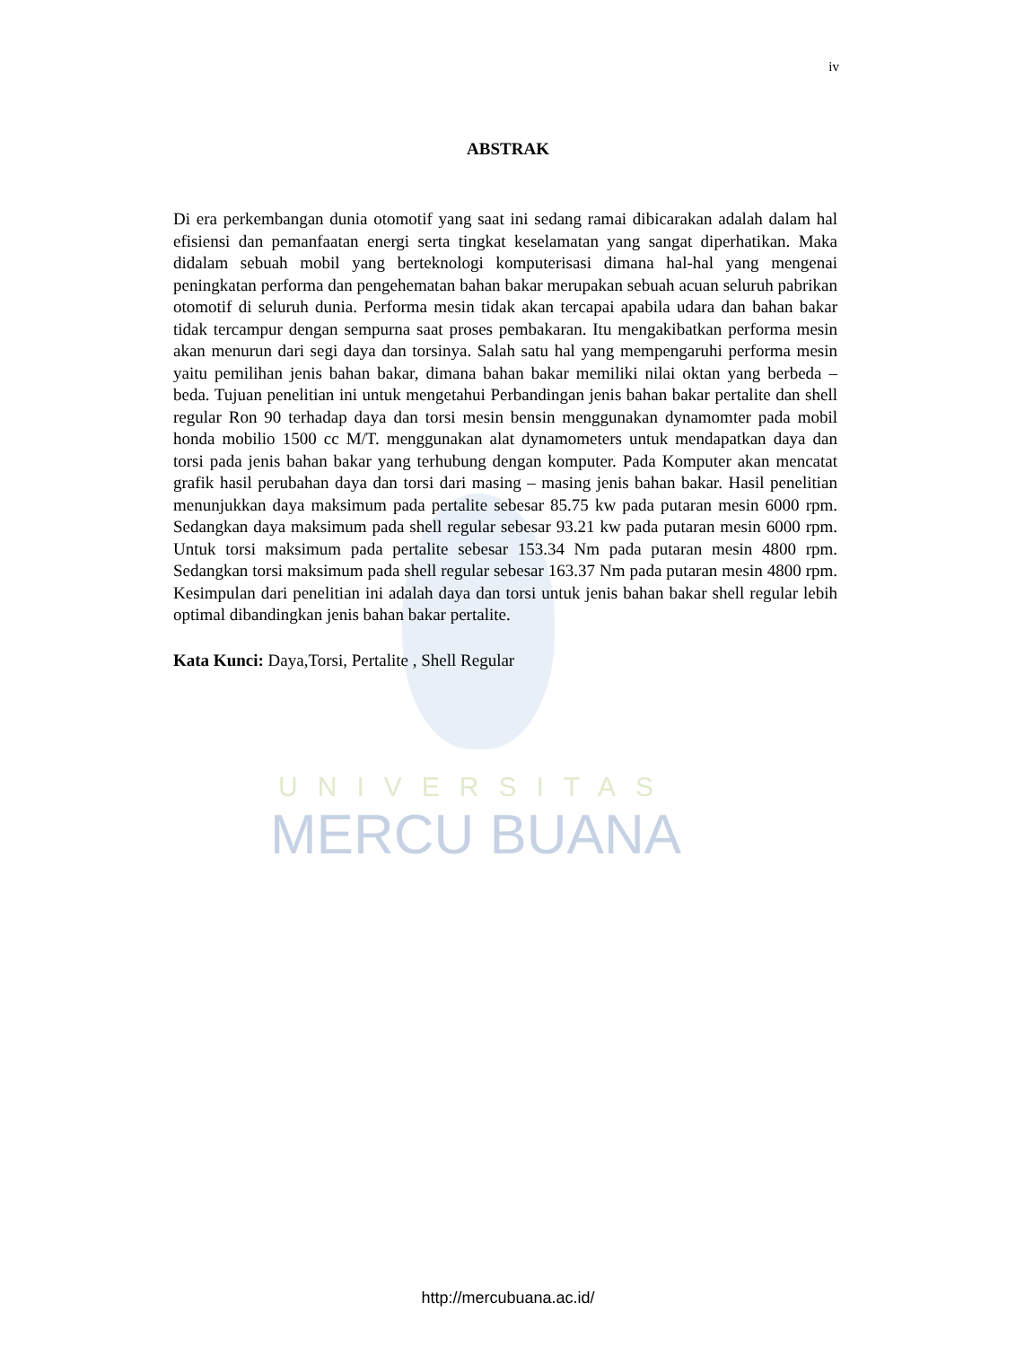iv
ABSTRAK
Di era perkembangan dunia otomotif yang saat ini sedang ramai dibicarakan adalah dalam hal efisiensi dan pemanfaatan energi serta tingkat keselamatan yang sangat diperhatikan. Maka didalam sebuah mobil yang berteknologi komputerisasi dimana hal-hal yang mengenai peningkatan performa dan pengehematan bahan bakar merupakan sebuah acuan seluruh pabrikan otomotif di seluruh dunia. Performa mesin tidak akan tercapai apabila udara dan bahan bakar tidak tercampur dengan sempurna saat proses pembakaran. Itu mengakibatkan performa mesin akan menurun dari segi daya dan torsinya. Salah satu hal yang mempengaruhi performa mesin yaitu pemilihan jenis bahan bakar, dimana bahan bakar memiliki nilai oktan yang berbeda – beda. Tujuan penelitian ini untuk mengetahui Perbandingan jenis bahan bakar pertalite dan shell regular Ron 90 terhadap daya dan torsi mesin bensin menggunakan dynamomter pada mobil honda mobilio 1500 cc M/T. menggunakan alat dynamometers untuk mendapatkan daya dan torsi pada jenis bahan bakar yang terhubung dengan komputer. Pada Komputer akan mencatat grafik hasil perubahan daya dan torsi dari masing – masing jenis bahan bakar. Hasil penelitian menunjukkan daya maksimum pada pertalite sebesar 85.75 kw pada putaran mesin 6000 rpm. Sedangkan daya maksimum pada shell regular sebesar 93.21 kw pada putaran mesin 6000 rpm. Untuk torsi maksimum pada pertalite sebesar 153.34 Nm pada putaran mesin 4800 rpm. Sedangkan torsi maksimum pada shell regular sebesar 163.37 Nm pada putaran mesin 4800 rpm. Kesimpulan dari penelitian ini adalah daya dan torsi untuk jenis bahan bakar shell regular lebih optimal dibandingkan jenis bahan bakar pertalite.
Kata Kunci: Daya,Torsi, Pertalite , Shell Regular
UNIVERSITAS
MERCU BUANA
http://mercubuana.ac.id/